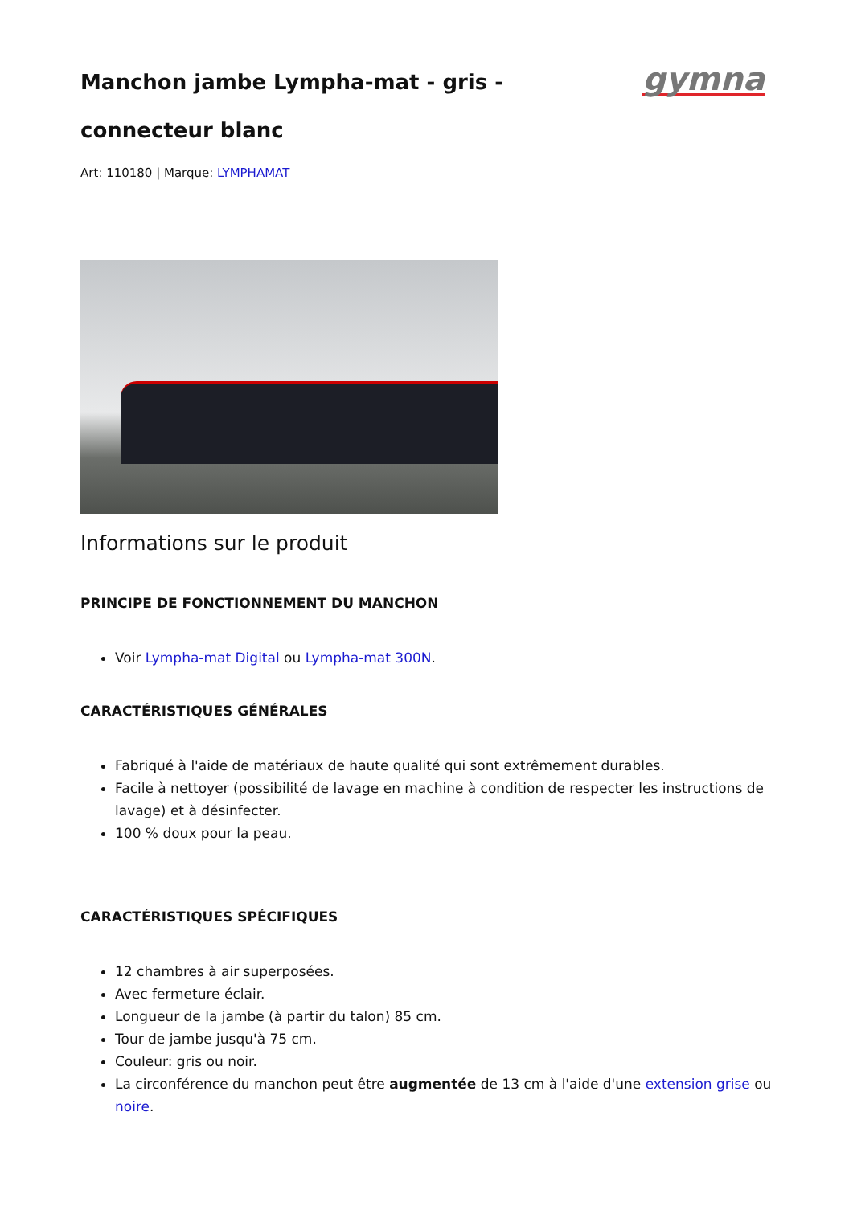Manchon jambe Lympha-mat - gris - connecteur blanc
gymna
Art: 110180 | Marque: LYMPHAMAT
Informations sur le produit
PRINCIPE DE FONCTIONNEMENT DU MANCHON
Voir Lympha-mat Digital ou Lympha-mat 300N.
CARACTÉRISTIQUES GÉNÉRALES
Fabriqué à l'aide de matériaux de haute qualité qui sont extrêmement durables.
Facile à nettoyer (possibilité de lavage en machine à condition de respecter les instructions de lavage) et à désinfecter.
100 % doux pour la peau.
CARACTÉRISTIQUES SPÉCIFIQUES
12 chambres à air superposées.
Avec fermeture éclair.
Longueur de la jambe (à partir du talon) 85 cm.
Tour de jambe jusqu'à 75 cm.
Couleur: gris ou noir.
La circonférence du manchon peut être augmentée de 13 cm à l'aide d'une extension grise ou noire.